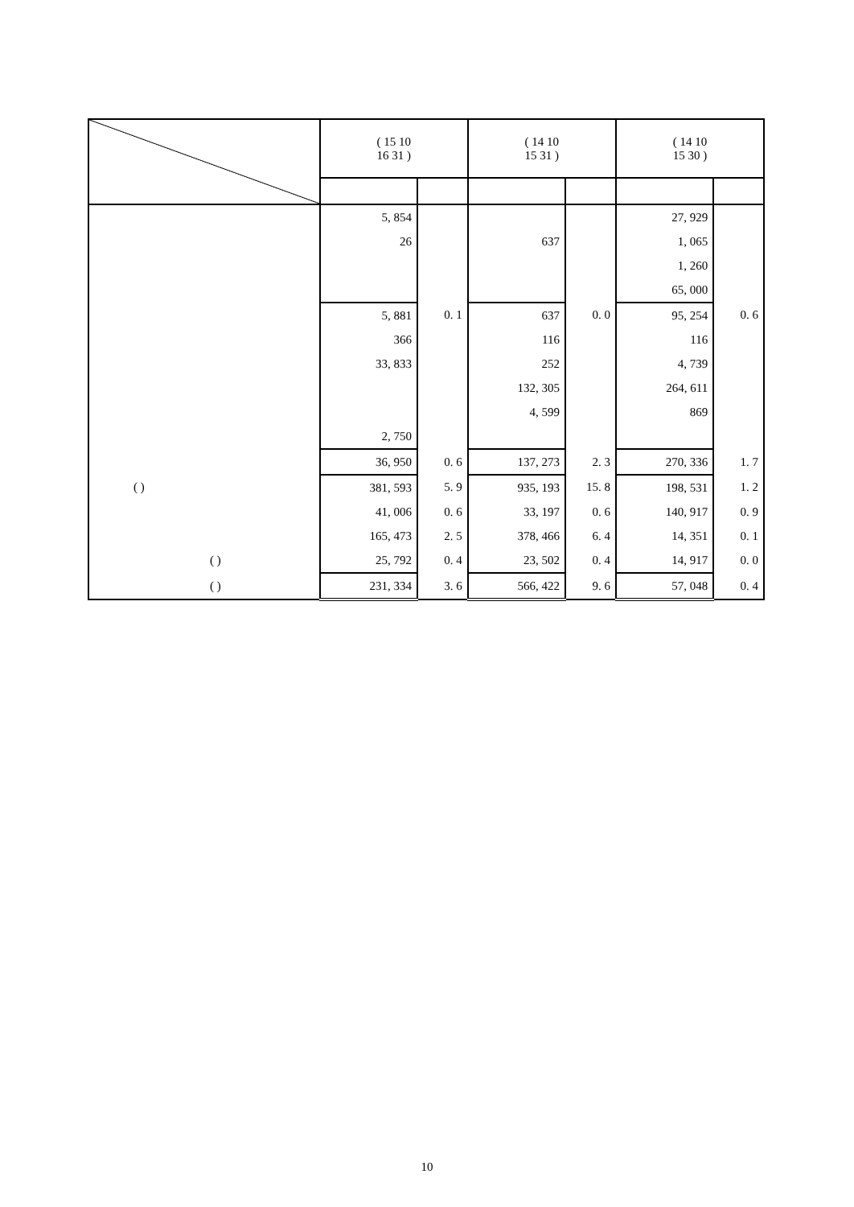| | ( 15 10 16 31 ) | | ( 14 10 15 31 ) | | ( 14 10 15 30 ) | |
| --- | --- | --- | --- | --- | --- | --- |
| | 5, 854 | | | | 27, 929 | |
| | 26 | | 637 | | 1, 065 | |
| | | | | | 1, 260 | |
| | | | | | 65, 000 | |
| | 5, 881 | 0. 1 | 637 | 0. 0 | 95, 254 | 0. 6 |
| | 366 | | 116 | | 116 | |
| | 33, 833 | | 252 | | 4, 739 | |
| | | | 132, 305 | | 264, 611 | |
| | | | 4, 599 | | 869 | |
| | 2, 750 | | | | | |
| | 36, 950 | 0. 6 | 137, 273 | 2. 3 | 270, 336 | 1. 7 |
| ( ) | 381, 593 | 5. 9 | 935, 193 | 15. 8 | 198, 531 | 1. 2 |
| | 41, 006 | 0. 6 | 33, 197 | 0. 6 | 140, 917 | 0. 9 |
| | 165, 473 | 2. 5 | 378, 466 | 6. 4 | 14, 351 | 0. 1 |
| ( ) | 25, 792 | 0. 4 | 23, 502 | 0. 4 | 14, 917 | 0. 0 |
| ( ) | 231, 334 | 3. 6 | 566, 422 | 9. 6 | 57, 048 | 0. 4 |
10